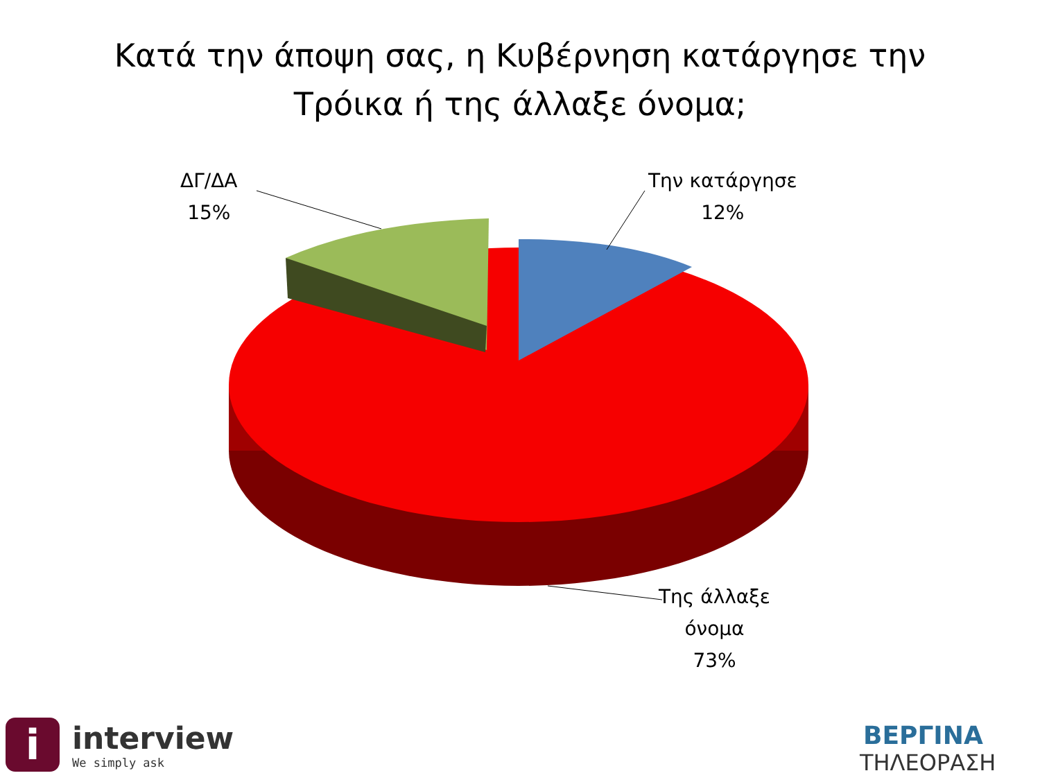Κατά την άποψη σας, η Κυβέρνηση κατάργησε την
Τρόικα ή της άλλαξε όνομα;
ΔΓ/ΔΑ
15%
Την κατάργησε
12%
Της άλλαξε
όνομα
73%
i
interview
We simply ask
ΒΕΡΓΙΝΑ
ΤΗΛΕΟΡΑΣΗ